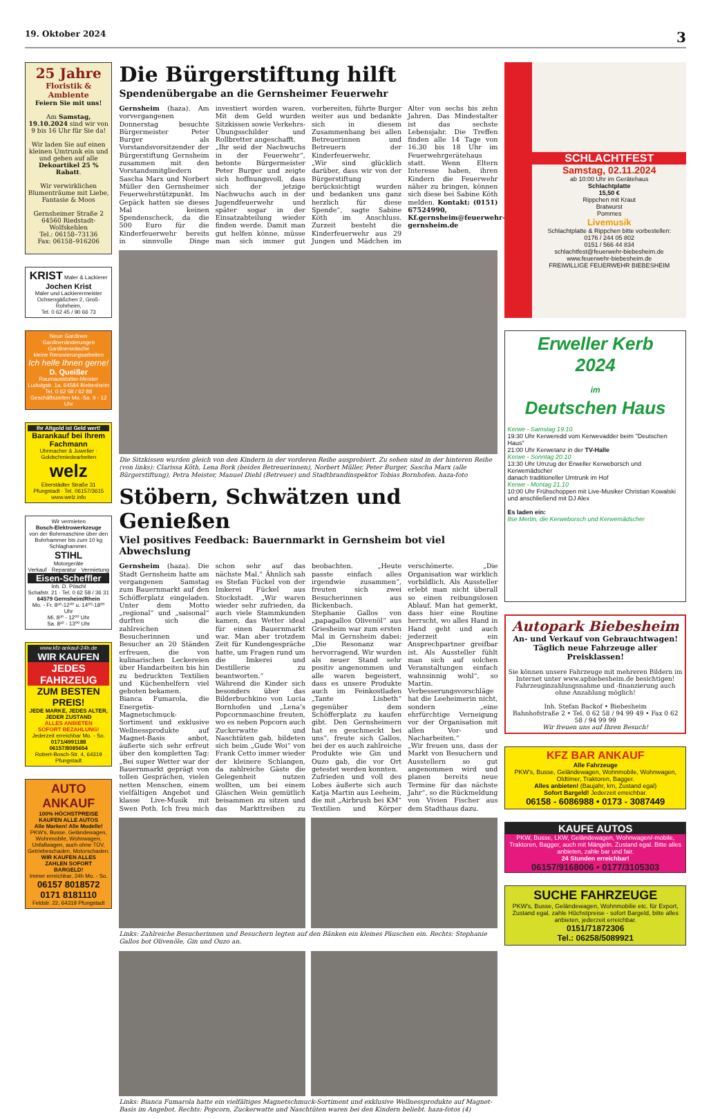19. Oktober 2024 3
25 Jahre
Floristik & Ambiente
Feiern Sie mit uns!
Am Samstag, 19.10.2024 sind wir von 9 bis 16 Uhr für Sie da!
Wir laden Sie auf einen kleinen Umtrunk ein und und geben auf alle Dekoartikel 25 % Rabatt.
Wir verwirklichen Blumenträume mit Liebe, Fantasie & Moos
Gernsheimer Straße 2
64560 Riedstadt-Wolfskehlen
Tel.: 06158–73136
Fax: 06158–916206
KRIST Maler & Lackierer
Jochen Krist
Maler und Lackierermeister
Ochsengäßchen 2, Groß-Rohrheim,
Tel. 0 62 45 / 90 66 73
Neue Gardinen
Gardinenänderungen
Gardinenwäsche
kleine Renovierungsarbeiten
Ich helfe Ihnen gerne!
D. Queißer
Raumausstatter-Meister
Ludwigstr. 1a, 64584 Biebesheim
Tel. 0 62 58 / 62 88
Geschäftszeiten Mo.-Sa. 9 - 12 Uhr
Ihr Altgold ist Geld wert!
Barankauf bei Ihrem Fachmann
Uhrmacher & Juwelier · Goldschmiedearbeiten
welz
Eberstädter Straße 31
Pfungstadt · Tel. 06157/3615
www.welz.info
Wir vermieten
Bosch-Elektrowerkzeuge
von der Bohrmaschine über den Bohrhammer bis zum 10 kg Schlaghammer.
STIHL
Motorgeräte
Verkauf · Reparatur · Vermietung
Eisen-Scheffler
Inh. D. Pöschl
Schafstr. 21 · Tel. 0 62 58 / 36 31
64579 Gernsheim/Rhein
Mo. - Fr. 8³⁰-12⁰⁰ u. 14⁰⁰-18⁰⁰ Uhr
Mi. 8³⁰ - 12⁰⁰ Uhr
Sa. 8³⁰ - 13⁰⁰ Uhr
www.kfz-ankauf-24h.de
WIR KAUFEN
JEDES FAHRZEUG
ZUM BESTEN PREIS!
JEDE MARKE, JEDES ALTER, JEDER ZUSTAND
ALLES ANBIETEN
SOFORT BEZAHLUNG!
Jederzeit erreichbar Mo. - So.
0171/4991188
06157/8085654
Robert-Bosch-Str. 4, 64319 Pfungstadt
AUTO ANKAUF
100% HÖCHSTPREISE
KAUFEN ALLE AUTOS
Alle Marken! Alle Modelle!
PKW's, Busse, Geländewagen, Wohnmobile, Wohnwagen, Unfallwagen, auch ohne TÜV, Getriebeschaden, Motorschaden.
WIR KAUFEN ALLES
ZAHLEN SOFORT
BARGELD!
Immer erreichbar, 24h Mo. - So.
06157 8018572
0171 8181110
Feldstr. 22, 64319 Pfungstadt
Die Bürgerstiftung hilft
Spendenübergabe an die Gernsheimer Feuerwehr
Gernsheim (haza). Am vorvergangenen Donnerstag besuchte Bürgermeister Peter Burger als Vorstandsvorsitzender der Bürgerstiftung Gernsheim zusammen mit den Vorstandsmitgliedern Sascha Marx und Norbert Müller den Gernsheimer Feuerwehrstützpunkt. Im Gepäck hatten sie dieses Mal keinen Spendenscheck, da die 500 Euro für die Kinderfeuerwehr bereits in sinnvolle Dinge investiert worden waren. Mit dem Geld wurden Sitzkissen sowie Verkehrs-Übungsschilder und Rollbretter angeschafft.
„Ihr seid der Nachwuchs in der Feuerwehr“, betonte Bürgermeister Peter Burger und zeigte sich hoffnungsvoll, dass sich der jetzige Nachwuchs auch in der Jugendfeuerwehr und später sogar in der Einsatzabteilung wieder finden werde. Damit man gut helfen könne, müsse man sich immer gut vorbereiten, führte Burger weiter aus und bedankte sich in diesem Zusammenhang bei allen Betreuerinnen und Betreuern der Kinderfeuerwehr.
„Wir sind glücklich darüber, dass wir von der Bürgerstiftung berücksichtigt wurden und bedanken uns ganz herzlich für diese Spende“, sagte Sabine Köth im Anschluss. Zurzeit besteht die Kinderfeuerwehr aus 29 Jungen und Mädchen im Alter von sechs bis zehn Jahren. Das Mindestalter ist das sechste Lebensjahr. Die Treffen finden alle 14 Tage von 16.30 bis 18 Uhr im Feuerwehrgerätehaus statt. Wenn Eltern Interesse haben, ihren Kindern die Feuerwehr näher zu bringen, können sich diese bei Sabine Köth melden. Kontakt: (0151) 67524990, Kf.gernsheim@feuerwehr-gernsheim.de
Die Sitzkissen wurden gleich von den Kindern in der vorderen Reihe ausprobiert. Zu sehen sind in der hinteren Reihe (von links): Clarissa Köth, Lena Bork (beides Betreuerinnen), Norbert Müller, Peter Burger, Sascha Marx (alle Bürgerstiftung), Petra Meister, Manuel Diehl (Betreuer) und Stadtbrandinspektor Tobias Bornhofen. haza-foto
Stöbern, Schwätzen und Genießen
Viel positives Feedback: Bauernmarkt in Gernsheim bot viel Abwechslung
Gernsheim (haza). Die Stadt Gernsheim hatte am vergangenen Samstag zum Bauernmarkt auf den Schöfferplatz eingeladen. Unter dem Motto „regional“ und „saisonal“ durften sich die zahlreichen Besucherinnen und Besucher an 20 Ständen erfreuen, die von kulinarischen Leckereien über Handarbeiten bis hin zu bedruckten Textilien und Küchenhelfern viel geboten bekamen.
Bianca Fumarola, die Energetix-Magnetschmuck-Sortiment und exklusive Wellnessprodukte auf Magnet-Basis anbot, äußerte sich sehr erfreut über den kompletten Tag: „Bei super Wetter war der Bauernmarkt geprägt von tollen Gesprächen, vielen netten Menschen, einem vielfältigen Angebot und klasse Live-Musik mit Swen Poth. Ich freu mich schon sehr auf das nächste Mal.“ Ähnlich sah es Stefan Fückel von der Imkerei Fückel aus Stockstadt. „Wir waren wieder sehr zufrieden, da auch viele Stammkunden kamen, das Wetter ideal für einen Bauernmarkt war. Man aber trotzdem Zeit für Kundengespräche hatte, um Fragen rund um die Imkerei und Destillerie zu beantworten.“
Während die Kinder sich besonders über das Bilderbuchkino von Lucia Bornhofen und „Lena’s Popcornmaschine freuten, wo es neben Popcorn auch Zuckerwatte und Naschtüten gab, bildeten sich beim „Gude Woi“ von Frank Cetto immer wieder der kleinere Schlangen, da zahlreiche Gäste die Gelegenheit nutzen wollten, um bei einem Gläschen Wein gemütlich beisammen zu sitzen und das Markttreiben zu beobachten. „Heute passte einfach alles irgendwie zusammen“, freuten sich zwei Besucherinnen aus Bickenbach.
Stephanie Gallos von „papagallos Olivenöl“ aus Griesheim war zum ersten Mal in Gernsheim dabei: „Die Resonanz war hervorragend. Wir wurden als neuer Stand sehr positiv angenommen und alle waren begeistert, dass es unsere Produkte auch im Feinkostladen „Tante Lisbeth“ gegenüber dem Schöfferplatz zu kaufen gibt. Den Gernsheimern hat es geschmeckt bei uns“, freute sich Gallos, bei der es auch zahlreiche Produkte wie Gin und Ouzo gab, die vor Ort getestet werden konnten.
Zufrieden und voll des Lobes äußerte sich auch Katja Martin aus Leeheim, die mit „Airbrush bei KM“ Textilien und Körper verschönerte. „Die Organisation war wirklich vorbildlich. Als Aussteller erlebt man nicht überall so einen reibungslosen Ablauf. Man hat gemerkt, dass hier eine Routine herrscht, wo alles Hand in Hand geht und auch jederzeit ein Ansprechpartner greifbar ist. Als Aussteller fühlt man sich auf solchen Veranstaltungen einfach wahnsinnig wohl“, so Martin. Verbesserungsvorschläge hat die Leeheimerin nicht, sondern „eine ehrfürchtige Verneigung vor der Organisation mit allen Vor- und Nacharbeiten.“
„Wir freuen uns, dass der Markt von Besuchern und Ausstellern so gut angenommen wird und planen bereits neue Termine für das nächste Jahr“, so die Rückmeldung von Vivien Fischer aus dem Stadthaus dazu.
Links: Zahlreiche Besucherinnen und Besuchern legten auf den Bänken ein kleines Päuschen ein. Rechts: Stephanie Gallos bot Olivenöle, Gin und Ouzo an.
Links: Bianca Fumarola hatte ein vielfältiges Magnetschmuck-Sortiment und exklusive Wellnessprodukte auf Magnet-Basis im Angebot. Rechts: Popcorn, Zuckerwatte und Naschtüten waren bei den Kindern beliebt. haza-fotos (4)
SCHLACHTFEST
Samstag, 02.11.2024
ab 10:00 Uhr im Gerätehaus
Schlachtplatte
15,50 €
Rippchen mit Kraut
Bratwurst
Pommes
Livemusik
Schlachtplatte & Rippchen bitte vorbestellen:
0176 / 244 05 802
0151 / 566 44 834
schlachtfest@feuerwehr-biebesheim.de
www.feuerwehr-biebesheim.de
FREIWILLIGE FEUERWEHR BIEBESHEIM
Erweller Kerb
2024
im
Deutschen Haus
Kerwe - Samstag 19.10
19:30 Uhr Kerweredd vom Kerwevadder beim "Deutschen Haus"
21:00 Uhr Kerwetanz in der TV-Halle
Kerwe - Sonntag 20.10
13:30 Uhr Umzug der Erweller Kerweborsch und Kerwemädscher
danach traditioneller Umtrunk im Hof
Kerwe - Montag 21.10
10:00 Uhr Frühschoppen mit Live-Musiker Christian Kowalski und anschließend mit DJ Alex
Es laden ein:
Ilse Mertin, die Kerweborsch und Kerwemädscher
Autopark Biebesheim
An- und Verkauf von Gebrauchtwagen!
Täglich neue Fahrzeuge aller Preisklassen!
Sie können unsere Fahrzeuge mit mehreren Bildern im Internet unter www.apbiebesheim.de besichtigen!
Fahrzeuginzahlungsnahme und -finanzierung auch ohne Anzahlung möglich!
Inh. Stefan Backof • Biebesheim
Bahnhofstraße 2 • Tel. 0 62 58 / 94 99 49 • Fax 0 62 58 / 94 99 99
Wir freuen uns auf Ihren Besuch!
KFZ BAR ANKAUF
Alle Fahrzeuge
PKW's, Busse, Geländewagen, Wohnmobile, Wohnwagen, Oldtimer, Traktoren, Bagger.
Alles anbieten! (Baujahr, km, Zustand egal)
Sofort Bargeld! Jederzeit erreichbar.
06158 - 6086988 • 0173 - 3087449
KAUFE AUTOS
PKW, Busse, LKW, Geländewagen, Wohnwagen/-mobile, Traktoren, Bagger, auch mit Mängeln. Zustand egal. Bitte alles anbieten, zahle bar und fair.
24 Stunden erreichbar!
06157/9168006 • 0177/3105303
SUCHE FAHRZEUGE
PKW's, Busse, Geländewagen, Wohnmobilie etc. für Export, Zustand egal, zahle Höchstpreise - sofort Bargeld, bitte alles anbieten, jederzeit erreichbar.
0151/71872306
Tel.: 06258/5089921